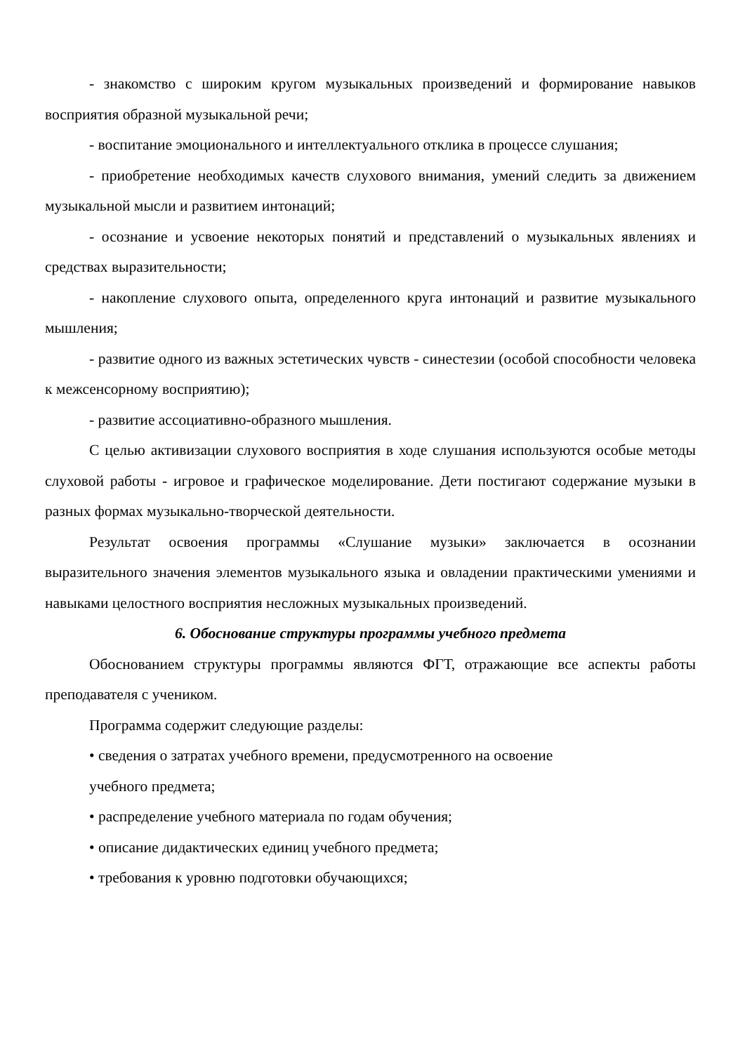- знакомство с широким кругом музыкальных произведений и формирование навыков восприятия образной музыкальной речи;
- воспитание эмоционального и интеллектуального отклика в процессе слушания;
- приобретение необходимых качеств слухового внимания, умений следить за движением музыкальной мысли и развитием интонаций;
- осознание и усвоение некоторых понятий и представлений о музыкальных явлениях и средствах выразительности;
- накопление слухового опыта, определенного круга интонаций и развитие музыкального мышления;
- развитие одного из важных эстетических чувств - синестезии (особой способности человека к межсенсорному восприятию);
- развитие ассоциативно-образного мышления.
С целью активизации слухового восприятия в ходе слушания используются особые методы слуховой работы - игровое и графическое моделирование. Дети постигают содержание музыки в разных формах музыкально-творческой деятельности.
Результат освоения программы «Слушание музыки» заключается в осознании выразительного значения элементов музыкального языка и овладении практическими умениями и навыками целостного восприятия несложных музыкальных произведений.
6. Обоснование структуры программы учебного предмета
Обоснованием структуры программы являются ФГТ, отражающие все аспекты работы преподавателя с учеником.
Программа содержит следующие разделы:
• сведения о затратах учебного времени, предусмотренного на освоение
учебного предмета;
• распределение учебного материала по годам обучения;
• описание дидактических единиц учебного предмета;
• требования к уровню подготовки обучающихся;